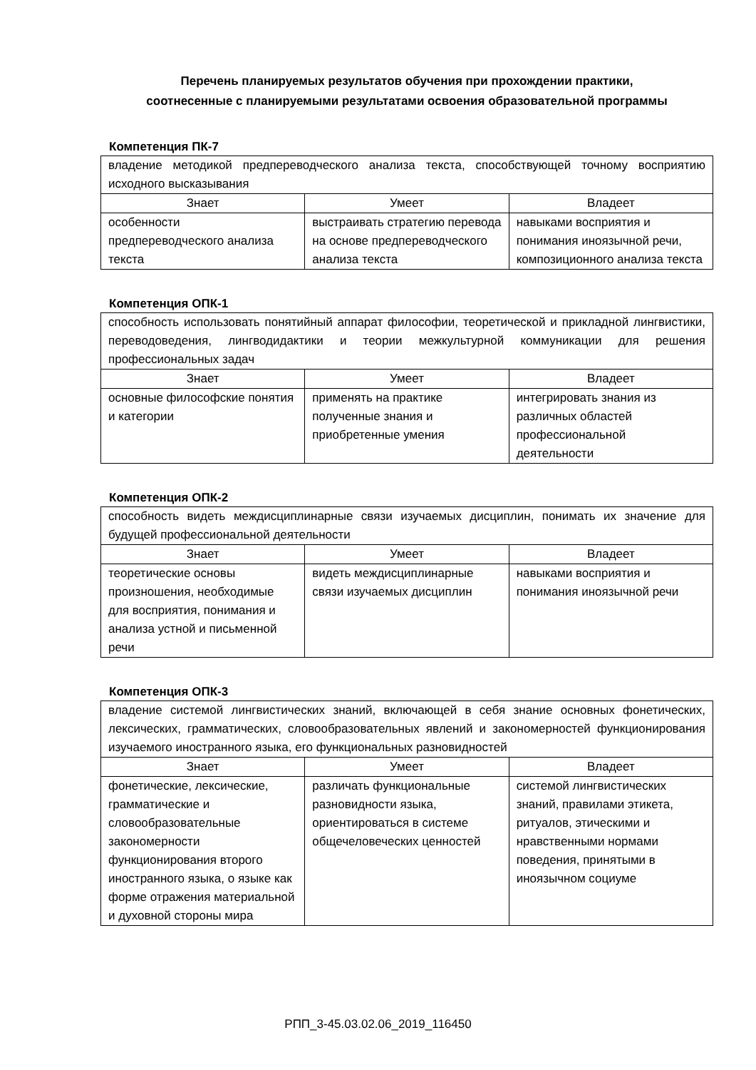Перечень планируемых результатов обучения при прохождении практики,
соотнесенные с планируемыми результатами освоения образовательной программы
Компетенция ПК-7
| владение методикой предпереводческого анализа текста, способствующей точному восприятию исходного высказывания | | |
| Знает | Умеет | Владеет |
| особенности предпереводческого анализа текста | выстраивать стратегию перевода на основе предпереводческого анализа текста | навыками восприятия и понимания иноязычной речи, композиционного анализа текста |
Компетенция ОПК-1
| способность использовать понятийный аппарат философии, теоретической и прикладной лингвистики, переводоведения, лингводидактики и теории межкультурной коммуникации для решения профессиональных задач | | |
| Знает | Умеет | Владеет |
| основные философские понятия и категории | применять на практике полученные знания и приобретенные умения | интегрировать знания из различных областей профессиональной деятельности |
Компетенция ОПК-2
| способность видеть междисциплинарные связи изучаемых дисциплин, понимать их значение для будущей профессиональной деятельности | | |
| Знает | Умеет | Владеет |
| теоретические основы произношения, необходимые для восприятия, понимания и анализа устной и письменной речи | видеть междисциплинарные связи изучаемых дисциплин | навыками восприятия и понимания иноязычной речи |
Компетенция ОПК-3
| владение системой лингвистических знаний, включающей в себя знание основных фонетических, лексических, грамматических, словообразовательных явлений и закономерностей функционирования изучаемого иностранного языка, его функциональных разновидностей | | |
| Знает | Умеет | Владеет |
| фонетические, лексические, грамматические и словообразовательные закономерности функционирования второго иностранного языка, о языке как форме отражения материальной и духовной стороны мира | различать функциональные разновидности языка, ориентироваться в системе общечеловеческих ценностей | системой лингвистических знаний, правилами этикета, ритуалов, этическими и нравственными нормами поведения, принятыми в иноязычном социуме |
РПП_3-45.03.02.06_2019_116450